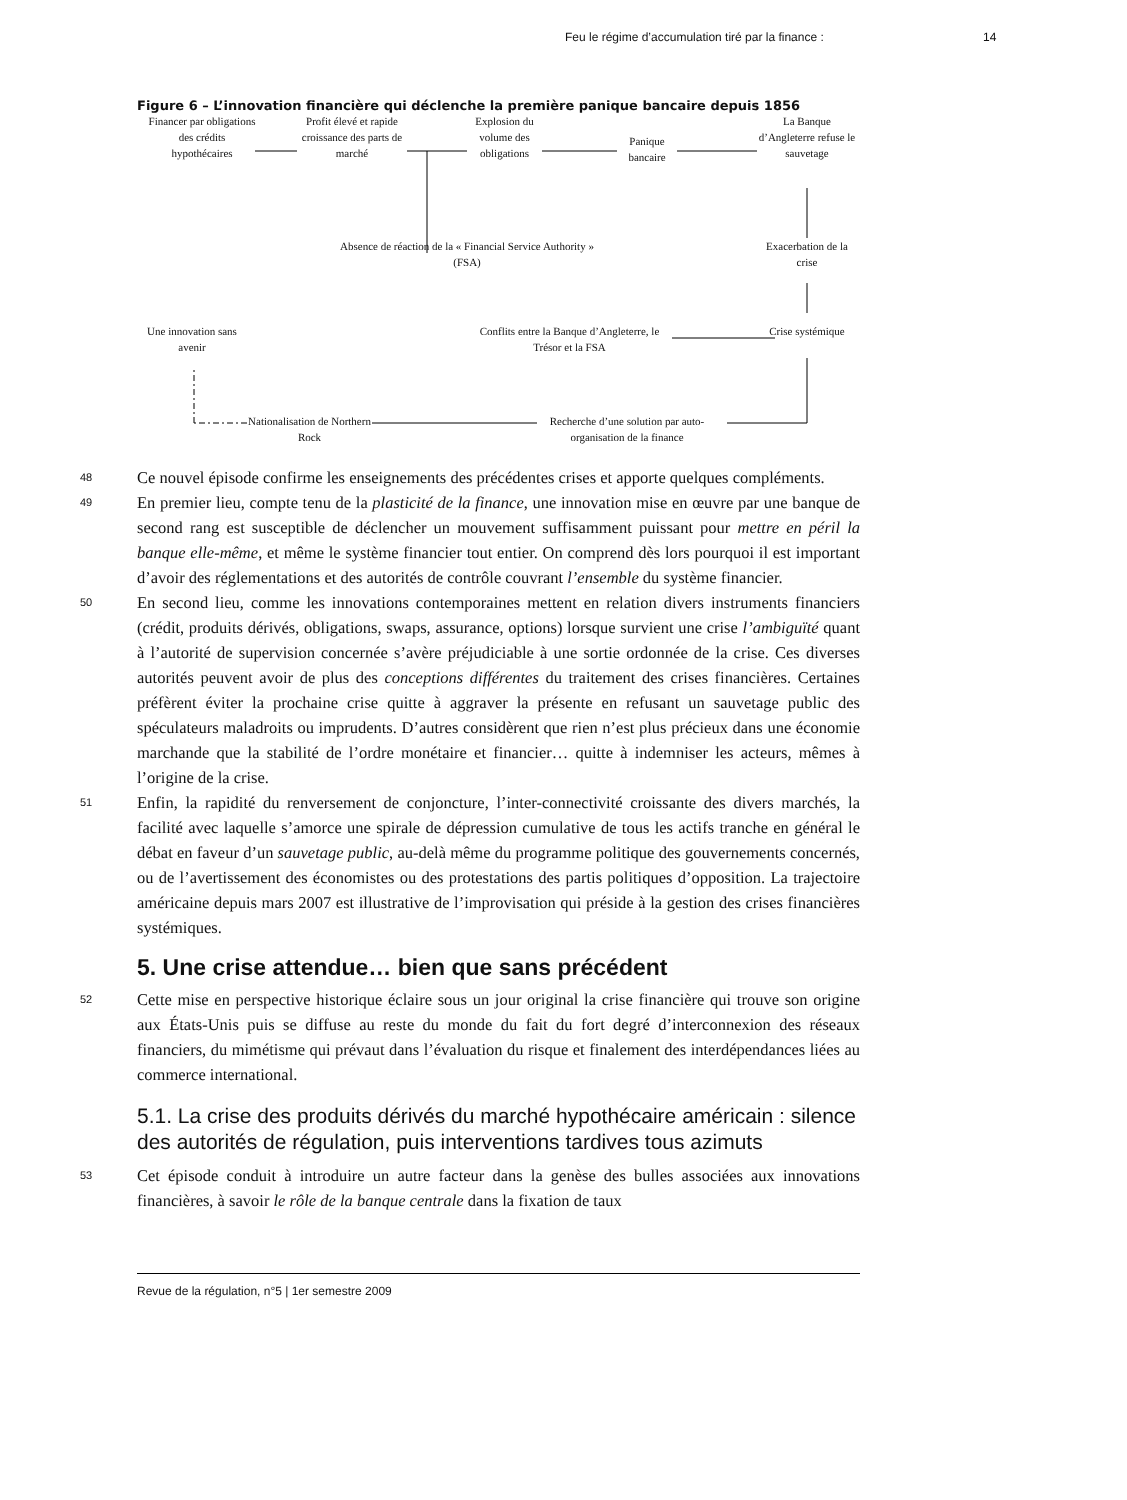Feu le régime d’accumulation tiré par la finance : 14
Figure 6 – L’innovation financière qui déclenche la première panique bancaire depuis 1856
Financer par obligations des crédits hypothécaires
Profit élevé et rapide croissance des parts de marché
Explosion du volume des obligations
Panique bancaire
La Banque d’Angleterre refuse le sauvetage
Absence de réaction de la « Financial Service Authority » (FSA)
Exacerbation de la crise
Une innovation sans avenir
Conflits entre la Banque d’Angleterre, le Trésor et la FSA
Crise systémique
Nationalisation de Northern Rock
Recherche d’une solution par auto-organisation de la finance
48
Ce nouvel épisode confirme les enseignements des précédentes crises et apporte quelques compléments.
49
En premier lieu, compte tenu de la plasticité de la finance, une innovation mise en œuvre par une banque de second rang est susceptible de déclencher un mouvement suffisamment puissant pour mettre en péril la banque elle-même, et même le système financier tout entier. On comprend dès lors pourquoi il est important d’avoir des réglementations et des autorités de contrôle couvrant l’ensemble du système financier.
50
En second lieu, comme les innovations contemporaines mettent en relation divers instruments financiers (crédit, produits dérivés, obligations, swaps, assurance, options) lorsque survient une crise l’ambiguïté quant à l’autorité de supervision concernée s’avère préjudiciable à une sortie ordonnée de la crise. Ces diverses autorités peuvent avoir de plus des conceptions différentes du traitement des crises financières. Certaines préfèrent éviter la prochaine crise quitte à aggraver la présente en refusant un sauvetage public des spéculateurs maladroits ou imprudents. D’autres considèrent que rien n’est plus précieux dans une économie marchande que la stabilité de l’ordre monétaire et financier… quitte à indemniser les acteurs, mêmes à l’origine de la crise.
51
Enfin, la rapidité du renversement de conjoncture, l’inter-connectivité croissante des divers marchés, la facilité avec laquelle s’amorce une spirale de dépression cumulative de tous les actifs tranche en général le débat en faveur d’un sauvetage public, au-delà même du programme politique des gouvernements concernés, ou de l’avertissement des économistes ou des protestations des partis politiques d’opposition. La trajectoire américaine depuis mars 2007 est illustrative de l’improvisation qui préside à la gestion des crises financières systémiques.
5. Une crise attendue… bien que sans précédent
52
Cette mise en perspective historique éclaire sous un jour original la crise financière qui trouve son origine aux États-Unis puis se diffuse au reste du monde du fait du fort degré d’interconnexion des réseaux financiers, du mimétisme qui prévaut dans l’évaluation du risque et finalement des interdépendances liées au commerce international.
5.1. La crise des produits dérivés du marché hypothécaire américain : silence des autorités de régulation, puis interventions tardives tous azimuts
53
Cet épisode conduit à introduire un autre facteur dans la genèse des bulles associées aux innovations financières, à savoir le rôle de la banque centrale dans la fixation de taux
Revue de la régulation, n°5 | 1er semestre 2009